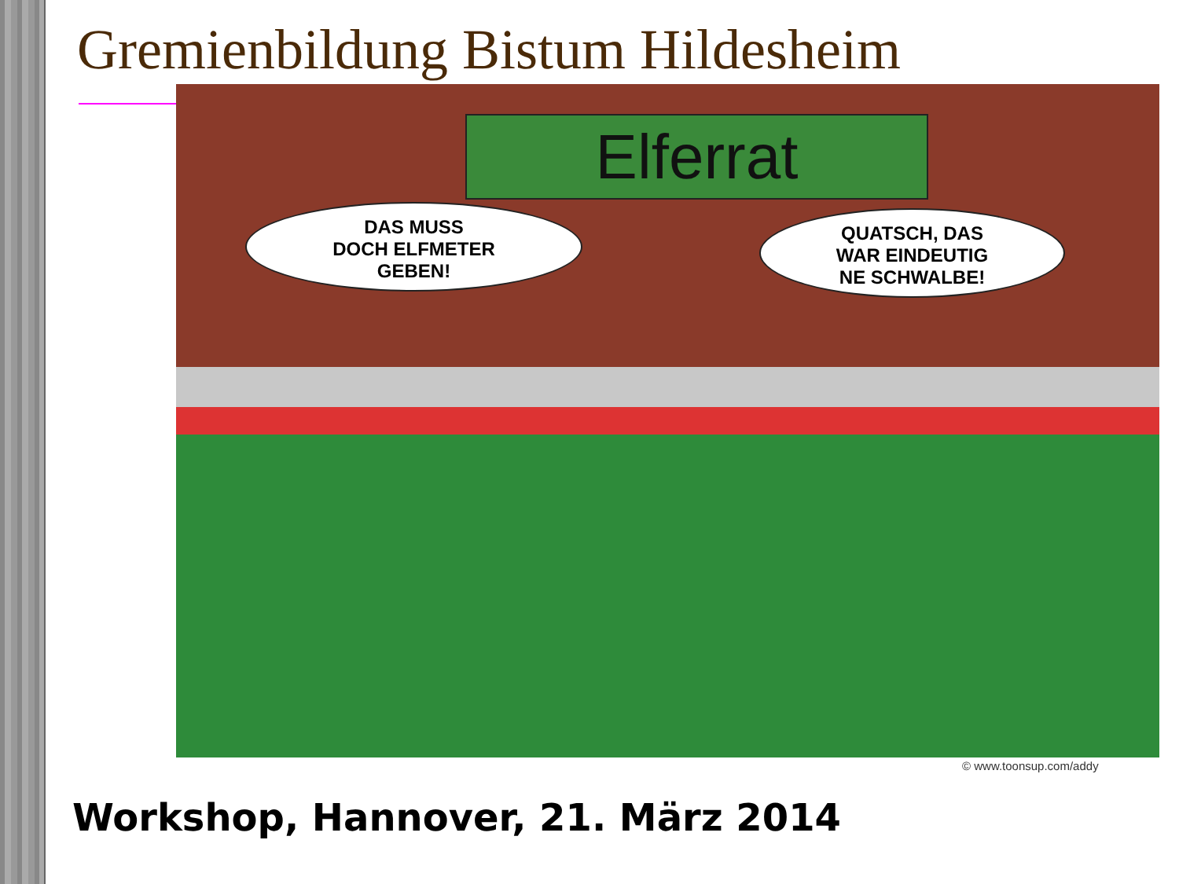Gremienbildung Bistum Hildesheim
Elferrat
DAS MUSS
DOCH ELFMETER
GEBEN!
QUATSCH, DAS
WAR EINDEUTIG
NE SCHWALBE!
© www.toonsup.com/addy
Workshop, Hannover, 21. März 2014